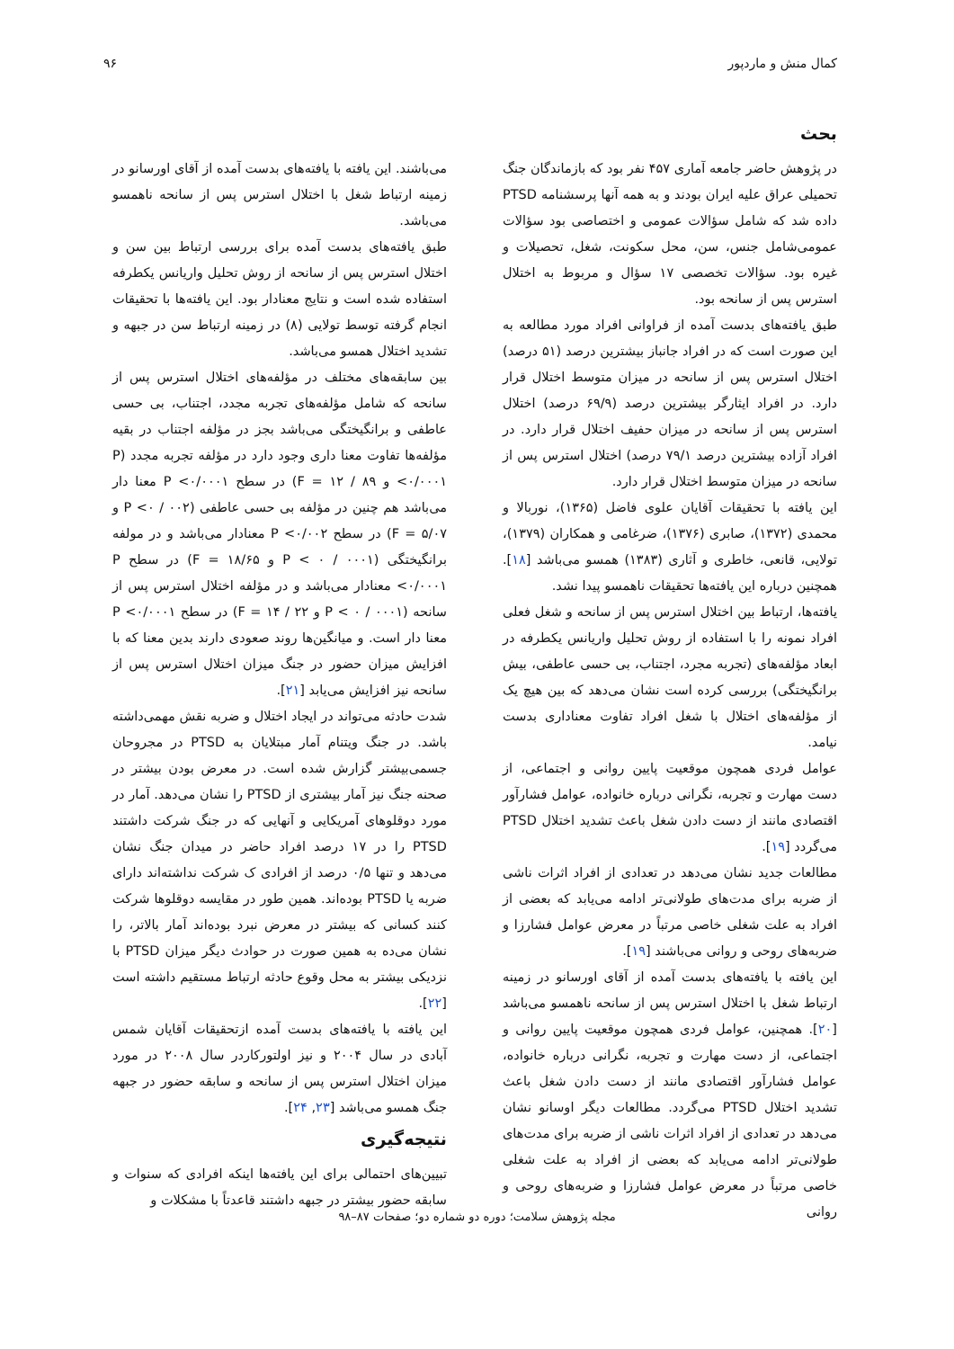کمال منش و ماردپور ۹۶
بحث
در پژوهش حاضر جامعه آماری ۴۵۷ نفر بود که بازماندگان جنگ تحمیلی عراق علیه ایران بودند و به همه آنها پرسشنامه PTSD داده شد که شامل سؤالات عمومی و اختصاصی بود سؤالات عمومی‌شامل جنس، سن، محل سکونت، شغل، تحصیلات و غیره بود. سؤالات تخصصی ۱۷ سؤال و مربوط به اختلال استرس پس از سانحه بود.
طبق یافته‌های بدست آمده از فراوانی افراد مورد مطالعه به این صورت است که در افراد جانباز بیشترین درصد (۵۱ درصد) اختلال استرس پس از سانحه در میزان متوسط اختلال قرار دارد. در افراد ایثارگر بیشترین درصد (۶۹/۹ درصد) اختلال استرس پس از سانحه در میزان حفیف اختلال قرار دارد. در افراد آزاده بیشترین درصد ۷۹/۱ درصد) اختلال استرس پس از سانحه در میزان متوسط اختلال قرار دارد.
این یافته با تحقیقات آقایان علوی فاضل (۱۳۶۵)، نوربالا و محمدی (۱۳۷۲)، صابری (۱۳۷۶)، ضرغامی و همکاران (۱۳۷۹)، تولایی، قانعی، خاطری و آثاری (۱۳۸۳) همسو می‌باشد [۱۸]. همچنین درباره این یافته‌ها تحقیقات ناهمسو پیدا نشد.
یافته‌ها، ارتباط بین اختلال استرس پس از سانحه و شغل فعلی افراد نمونه را با استفاده از روش تحلیل واریانس یکطرفه در ابعاد مؤلفه‌های (تجربه مجرد، اجتناب، بی حسی عاطفی، بیش برانگیختگی) بررسی کرده است نشان می‌دهد که بین هیچ یک از مؤلفه‌های اختلال با شغل افراد تفاوت معناداری بدست نیامد.
عوامل فردی همچون موقعیت پایین روانی و اجتماعی، از دست مهارت و تجربه، نگرانی درباره خانواده، عوامل فشارآور اقتصادی مانند از دست دادن شغل باعث تشدید اختلال PTSD می‌گردد [۱۹].
مطالعات جدید نشان می‌دهد در تعدادی از افراد اثرات ناشی از ضربه برای مدت‌های طولانی‌تر ادامه می‌یابد که بعضی از افراد به علت شغلی خاصی مرتباً در معرض عوامل فشارزا و ضربه‌های روحی و روانی می‌باشند [۱۹].
این یافته با یافته‌های بدست آمده از آقای اورسانو در زمینه ارتباط شغل با اختلال استرس پس از سانحه ناهمسو می‌باشد [۲۰]. همچنین، عوامل فردی همچون موقعیت پایین روانی و اجتماعی، از دست مهارت و تجربه، نگرانی درباره خانواده، عوامل فشارآور اقتصادی مانند از دست دادن شغل باعث تشدید اختلال PTSD می‌گردد. مطالعات دیگر اوسانو نشان می‌دهد در تعدادی از افراد اثرات ناشی از ضربه برای مدت‌های طولانی‌تر ادامه می‌یابد که بعضی از افراد به علت شغلی خاصی مرتباً در معرض عوامل فشارزا و ضربه‌های روحی و روانی
می‌باشند. این یافته با یافته‌های بدست آمده از آقای اورسانو در زمینه ارتباط شغل با اختلال استرس پس از سانحه ناهمسو می‌باشد.
طبق یافته‌های بدست آمده برای بررسی ارتباط بین سن و اختلال استرس پس از سانحه از روش تحلیل واریانس یکطرفه استفاده شده است و نتایج معنادار بود. این یافته‌ها با تحقیقات انجام گرفته توسط تولایی (۸) در زمینه ارتباط سن در جبهه و تشدید اختلال همسو می‌باشد.
بین سابقه‌های مختلف در مؤلفه‌های اختلال استرس پس از سانحه که شامل مؤلفه‌های تجربه مجدد، اجتناب، بی حسی عاطفی و برانگیختگی می‌باشد بجز در مؤلفه اجتناب در بقیه مؤلفه‌ها تفاوت معنا داری وجود دارد در مؤلفه تجربه مجدد (P <۰/۰۰۰۱ و F = ۱۲ / ۸۹) در سطح P <۰/۰۰۰۱ معنا دار می‌باشد هم چنین در مؤلفه بی حسی عاطفی (P <۰ / ۰۰۲ و F = ۵/۰۷) در سطح P <۰/۰۰۲ معنادار می‌باشد و در مولفه برانگیختگی (P < ۰ / ۰۰۰۱ و F = ۱۸/۶۵) در سطح P <۰/۰۰۰۱ معنادار می‌باشد و در مؤلفه اختلال استرس پس از سانحه (P < ۰ / ۰۰۰۱ و F = ۱۴ / ۲۲) در سطح P <۰/۰۰۰۱ معنا دار است. و میانگین‌ها روند صعودی دارند بدین معنا که با افزایش میزان حضور در جنگ میزان اختلال استرس پس از سانحه نیز افزایش می‌یابد [۲۱].
شدت حادثه می‌تواند در ایجاد اختلال و ضربه نقش مهمی‌داشته باشد. در جنگ ویتنام آمار مبتلایان به PTSD در مجروحان جسمی‌بیشتر گزارش شده است. در معرض بودن بیشتر در صحنه جنگ نیز آمار بیشتری از PTSD را نشان می‌دهد. آمار در مورد دوقلوهای آمریکایی و آنهایی که در جنگ شرکت داشتند PTSD را در ۱۷ درصد افراد حاضر در میدان جنگ نشان می‌دهد و تنها ۰/۵ درصد از افرادی ک شرکت نداشته‌اند دارای ضربه یا PTSD بوده‌اند. همین طور در مقایسه دوقلوها شرکت کنند کسانی که بیشتر در معرض نبرد بوده‌اند آمار بالاتر، را نشان می‌ده به همین صورت در حوادث دیگر میزان PTSD با نزدیکی بیشتر به محل وقوع حادثه ارتباط مستقیم داشته است [۲۲].
این یافته با یافته‌های بدست آمده ازتحقیقات آقایان شمس آبادی در سال ۲۰۰۴ و نیز اولتورکاردر سال ۲۰۰۸ در مورد میزان اختلال استرس پس از سانحه و سابقه حضور در جبهه جنگ همسو می‌باشد [۲۳, ۲۴].
نتیجه‌گیری
تبیین‌های احتمالی برای این یافته‌ها اینکه افرادی که سنوات و سابقه حضور بیشتر در جبهه داشتند قاعدتاً با مشکلات و
مجله پژوهش سلامت؛ دوره دو شماره دو؛ صفحات ۸۷–۹۸